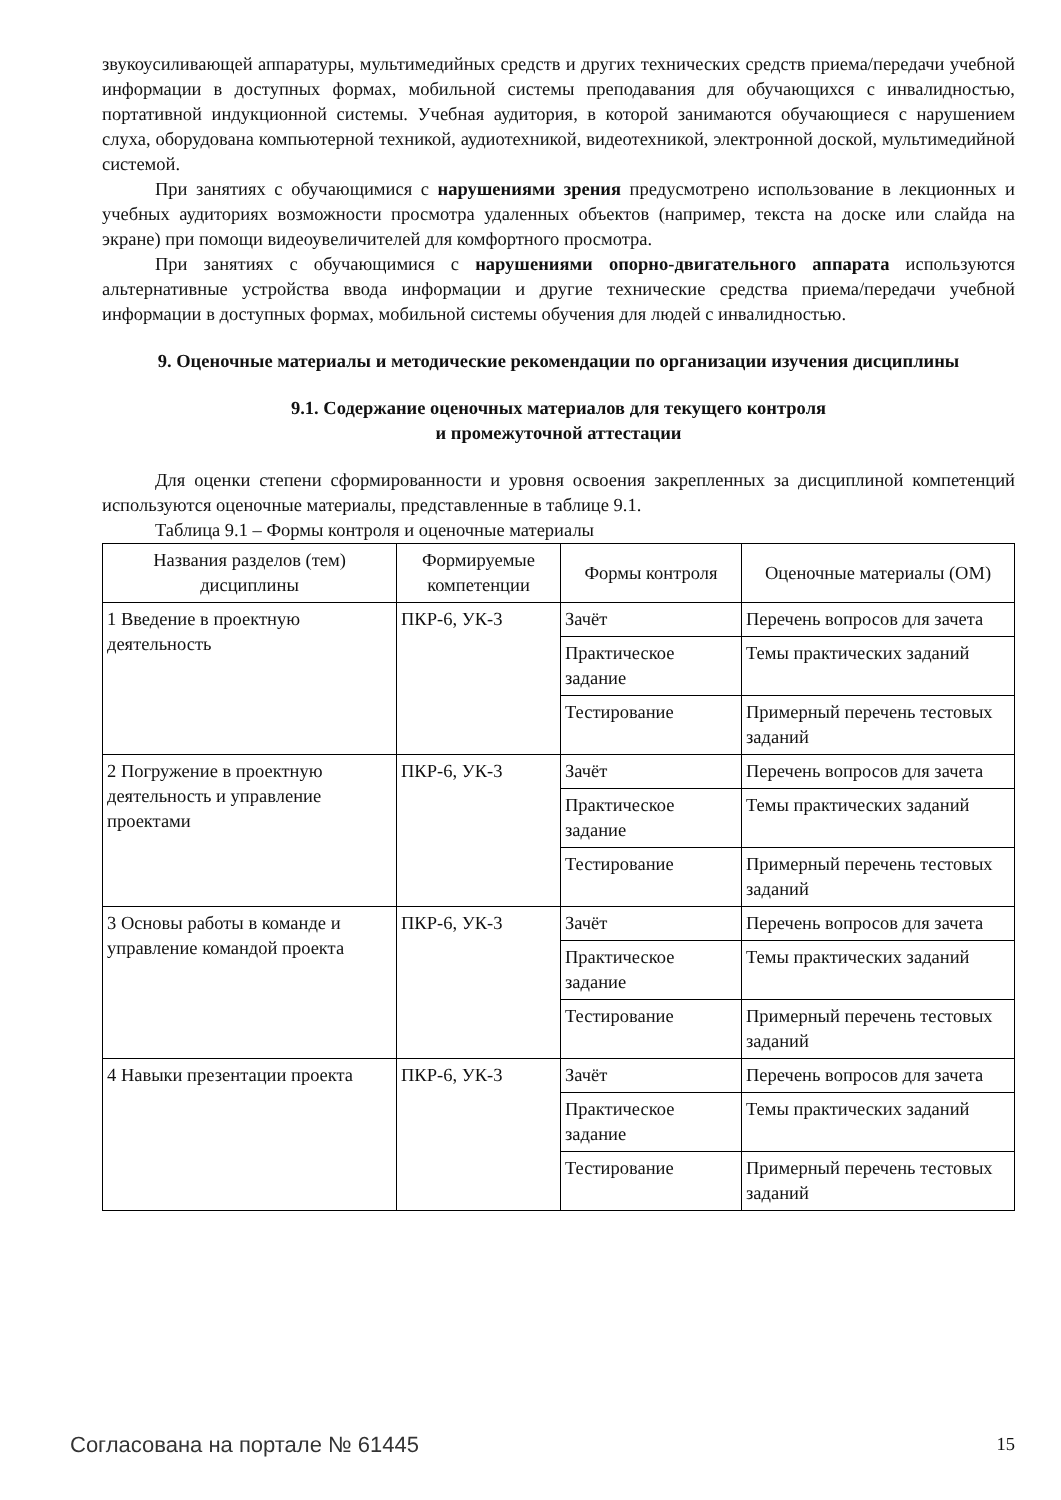звукоусиливающей аппаратуры, мультимедийных средств и других технических средств приема/передачи учебной информации в доступных формах, мобильной системы преподавания для обучающихся с инвалидностью, портативной индукционной системы. Учебная аудитория, в которой занимаются обучающиеся с нарушением слуха, оборудована компьютерной техникой, аудиотехникой, видеотехникой, электронной доской, мультимедийной системой.
При занятиях с обучающимися с нарушениями зрения предусмотрено использование в лекционных и учебных аудиториях возможности просмотра удаленных объектов (например, текста на доске или слайда на экране) при помощи видеоувеличителей для комфортного просмотра.
При занятиях с обучающимися с нарушениями опорно-двигательного аппарата используются альтернативные устройства ввода информации и другие технические средства приема/передачи учебной информации в доступных формах, мобильной системы обучения для людей с инвалидностью.
9. Оценочные материалы и методические рекомендации по организации изучения дисциплины
9.1. Содержание оценочных материалов для текущего контроля
и промежуточной аттестации
Для оценки степени сформированности и уровня освоения закрепленных за дисциплиной компетенций используются оценочные материалы, представленные в таблице 9.1.
Таблица 9.1 – Формы контроля и оценочные материалы
| Названия разделов (тем) дисциплины | Формируемые компетенции | Формы контроля | Оценочные материалы (ОМ) |
| --- | --- | --- | --- |
| 1 Введение в проектную деятельность | ПКР-6, УК-3 | Зачёт | Перечень вопросов для зачета |
| | | Практическое задание | Темы практических заданий |
| | | Тестирование | Примерный перечень тестовых заданий |
| 2 Погружение в проектную деятельность и управление проектами | ПКР-6, УК-3 | Зачёт | Перечень вопросов для зачета |
| | | Практическое задание | Темы практических заданий |
| | | Тестирование | Примерный перечень тестовых заданий |
| 3 Основы работы в команде и управление командой проекта | ПКР-6, УК-3 | Зачёт | Перечень вопросов для зачета |
| | | Практическое задание | Темы практических заданий |
| | | Тестирование | Примерный перечень тестовых заданий |
| 4 Навыки презентации проекта | ПКР-6, УК-3 | Зачёт | Перечень вопросов для зачета |
| | | Практическое задание | Темы практических заданий |
| | | Тестирование | Примерный перечень тестовых заданий |
Согласована на портале № 61445 15